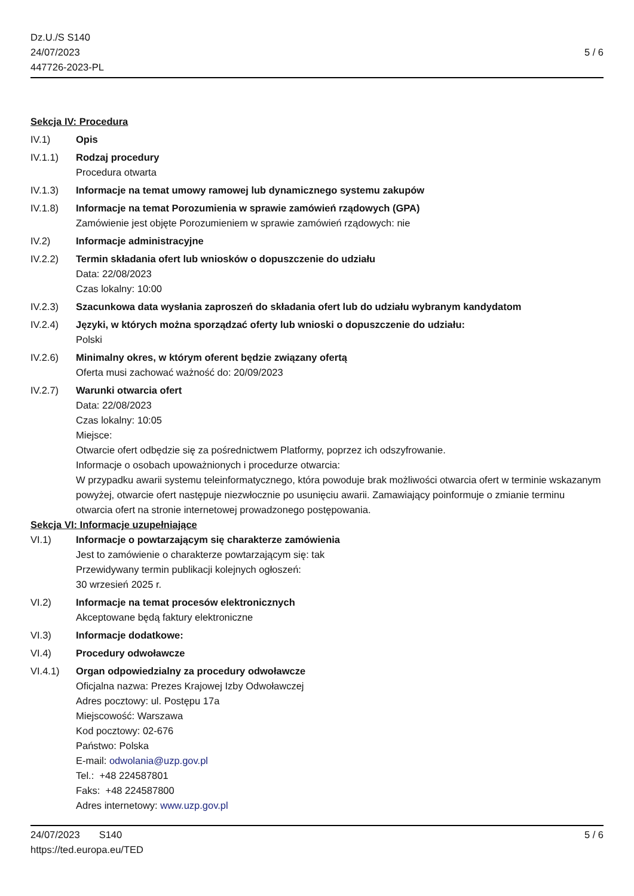Dz.U./S S140
24/07/2023
447726-2023-PL
5 / 6
Sekcja IV: Procedura
IV.1) Opis
IV.1.1) Rodzaj procedury
Procedura otwarta
IV.1.3) Informacje na temat umowy ramowej lub dynamicznego systemu zakupów
IV.1.8) Informacje na temat Porozumienia w sprawie zamówień rządowych (GPA)
Zamówienie jest objęte Porozumieniem w sprawie zamówień rządowych: nie
IV.2) Informacje administracyjne
IV.2.2) Termin składania ofert lub wniosków o dopuszczenie do udziału
Data: 22/08/2023
Czas lokalny: 10:00
IV.2.3) Szacunkowa data wysłania zaproszeń do składania ofert lub do udziału wybranym kandydatom
IV.2.4) Języki, w których można sporządzać oferty lub wnioski o dopuszczenie do udziału:
Polski
IV.2.6) Minimalny okres, w którym oferent będzie związany ofertą
Oferta musi zachować ważność do: 20/09/2023
IV.2.7) Warunki otwarcia ofert
Data: 22/08/2023
Czas lokalny: 10:05
Miejsce:
Otwarcie ofert odbędzie się za pośrednictwem Platformy, poprzez ich odszyfrowanie.
Informacje o osobach upoważnionych i procedurze otwarcia:
W przypadku awarii systemu teleinformatycznego, która powoduje brak możliwości otwarcia ofert w terminie wskazanym powyżej, otwarcie ofert następuje niezwłocznie po usunięciu awarii. Zamawiający poinformuje o zmianie terminu otwarcia ofert na stronie internetowej prowadzonego postępowania.
Sekcja VI: Informacje uzupełniające
VI.1) Informacje o powtarzającym się charakterze zamówienia
Jest to zamówienie o charakterze powtarzającym się: tak
Przewidywany termin publikacji kolejnych ogłoszeń:
30 wrzesień 2025 r.
VI.2) Informacje na temat procesów elektronicznych
Akceptowane będą faktury elektroniczne
VI.3) Informacje dodatkowe:
VI.4) Procedury odwoławcze
VI.4.1) Organ odpowiedzialny za procedury odwoławcze
Oficjalna nazwa: Prezes Krajowej Izby Odwoławczej
Adres pocztowy: ul. Postępu 17a
Miejscowość: Warszawa
Kod pocztowy: 02-676
Państwo: Polska
E-mail: odwolania@uzp.gov.pl
Tel.: +48 224587801
Faks: +48 224587800
Adres internetowy: www.uzp.gov.pl
24/07/2023 S140
https://ted.europa.eu/TED
5 / 6